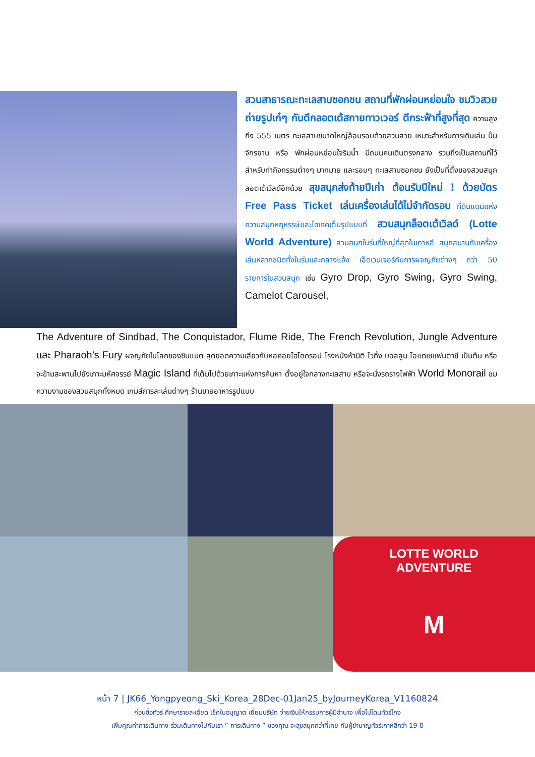สวนสาธารณะทะเลสาบซอกชน สถานที่พักผ่อนหย่อนใจ ชมวิวสวย ถ่ายรูปเก๋ๆ กับตึกลอตเต้สกายทาวเวอร์ ตึกระฟ้าที่สูงที่สุด ความสูงถึง 555 เมตร ทะเลสาบขนาดใหญ่ล้อมรอบด้วยสวนสวย เหมาะสำหรับการเดินเล่น ปั่นจักรยาน หรือ พักผ่อนหย่อนใจริมน้ำ มีถนนคนเดินตรงกลาง รวมถึงเป็นสถานที่ไว้สำหรับทำกิจกรรมต่างๆ มากมาย และรอบๆ ทะเลสาบซอกชน ยังเป็นที่ตั้งของสวนสนุกลอตเต้เวิลด์อีกด้วย สุขสนุกส่งท้ายปีเก่า ต้อนรับปีใหม่ ! ด้วยบัตร Free Pass Ticket เล่นเครื่องเล่นได้ไม่จำกัดรอบ ที่ดินแดนแห่งความสนุกหฤหรรษ์และไฮเทคเต็มรูปแบบที่ สวนสนุกล็อตเต้เวิลด์ (Lotte World Adventure) สวนสนุกในร่มที่ใหญ่ที่สุดในเกาหลี สนุกสนานกับเครื่องเล่นหลากชนิดทั้งในร่มและกลางแจ้ง เอ็ดเวนเจอร์กับการผจญภัยต่างๆ กว่า 50 รายการในสวนสนุก เช่น Gyro Drop, Gyro Swing, Gyro Swing, Camelot Carousel,
The Adventure of Sindbad, The Conquistador, Flume Ride, The French Revolution, Jungle Adventure และ Pharaoh’s Fury ผจญภัยในโลกของซินแบต สุดยอดความเสียวกับหอคอยไฮโดดรอป โรงหนังห้ามิติ ไวกิ้ง บอลลูน โอแดเซแฟนตาซี เป็นต้น หรือจะข้ามสะพานไปยังเกาะมหัศจรรย์ Magic Island ที่เต็มไปด้วยเกาะแห่งการค้นหา ตั้งอยู่ใจกลางทะเลสาบ หรือจะนั่งรถรางไฟฟ้า World Monorail ชมความงามของสวนสนุกทั้งหมด เกมส์การละเล่นต่างๆ ร้านขายอาหารรูปแบบ
LOTTE WORLD
ADVENTURE
M
หน้า 7 | JK66_Yongpyeong_Ski_Korea_28Dec-01Jan25_byJourneyKorea_V1160824
ก่อนซื้อทัวร์ ศึกษารายละเอียด เช็คใบอนุญาต เยี่ยมบริษัท จ่ายเงินให้กรรมการผู้มีอำนาจ เพื่อไม่โดนทัวร์โกง
เพิ่มคุณค่าการเดินทาง ร่วมเดินทางไปกับเรา ” การเดินทาง ” ของคุณ จะสุขสนุกกว่าที่เคย กับผู้ชำนาญทัวร์เกาหลีกว่า 19 ปี